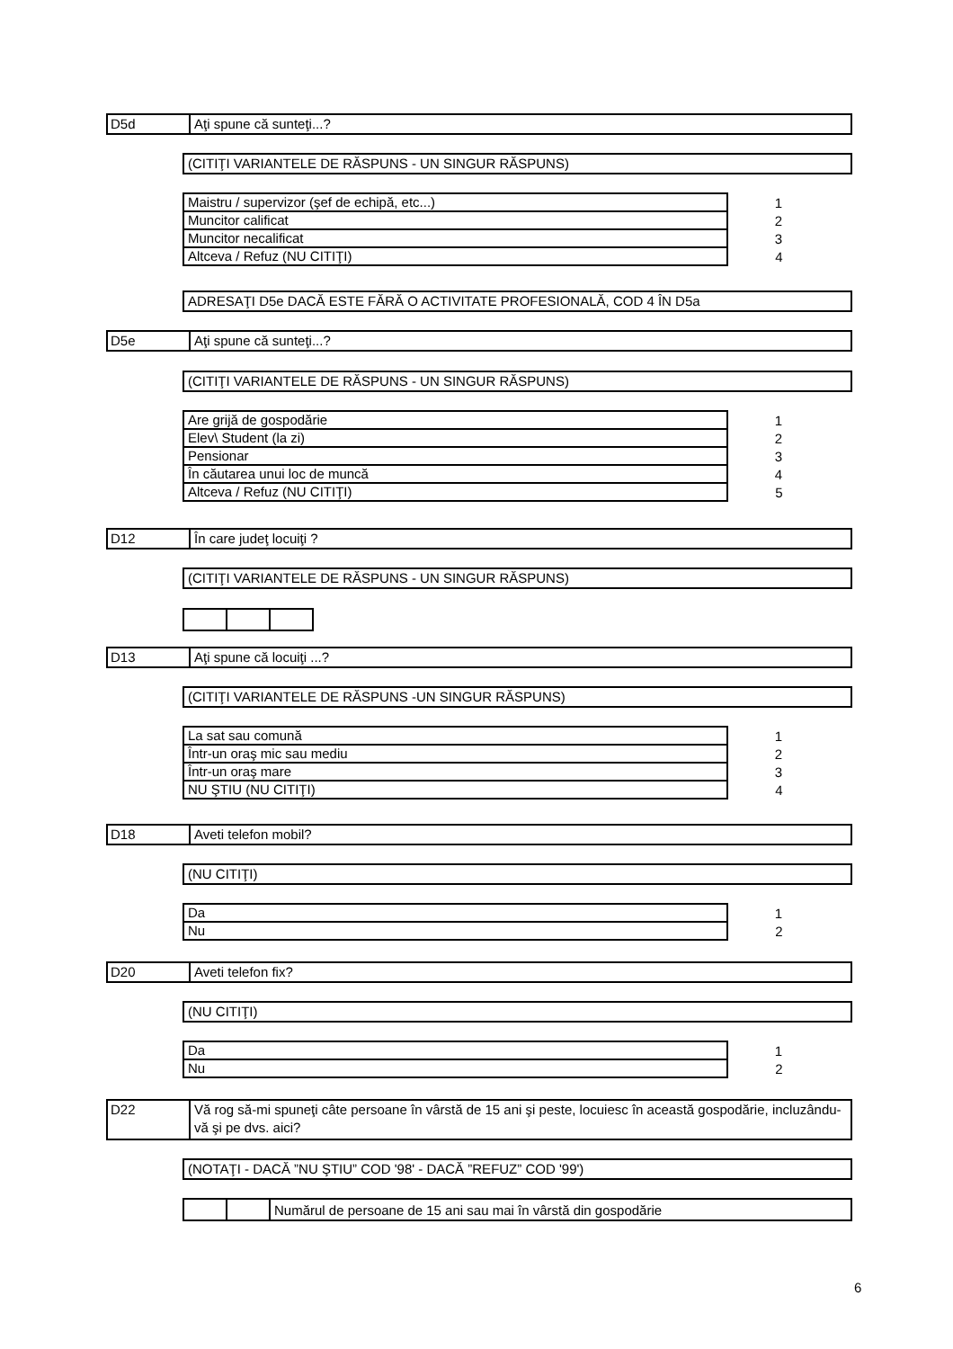D5d Aţi spune că sunteţi...?
(CITIŢI VARIANTELE DE RĂSPUNS - UN SINGUR RĂSPUNS)
| Maistru / supervizor (şef de echipă, etc...) | 1 |
| Muncitor calificat | 2 |
| Muncitor necalificat | 3 |
| Altceva / Refuz (NU CITIŢI) | 4 |
ADRESAŢI D5e DACĂ ESTE FĂRĂ O ACTIVITATE PROFESIONALĂ, COD 4 ÎN D5a
D5e Aţi spune că sunteţi...?
(CITIŢI VARIANTELE DE RĂSPUNS - UN SINGUR RĂSPUNS)
| Are grijă de gospodărie | 1 |
| Elev\ Student (la zi) | 2 |
| Pensionar | 3 |
| În căutarea unui loc de muncă | 4 |
| Altceva / Refuz (NU CITIŢI) | 5 |
D12 În care judeţ locuiţi ?
(CITIŢI VARIANTELE DE RĂSPUNS - UN SINGUR RĂSPUNS)
D13 Aţi spune că locuiţi ...?
(CITIŢI VARIANTELE DE RĂSPUNS -UN SINGUR RĂSPUNS)
| La sat sau comună | 1 |
| Într-un oraş mic sau mediu | 2 |
| Într-un oraş mare | 3 |
| NU ŞTIU (NU CITIŢI) | 4 |
D18 Aveti telefon mobil?
(NU CITIŢI)
| Da | 1 |
| Nu | 2 |
D20 Aveti telefon fix?
(NU CITIŢI)
| Da | 1 |
| Nu | 2 |
D22 Vă rog să-mi spuneţi câte persoane în vârstă de 15 ani şi peste, locuiesc în această gospodărie, incluzându-vă şi pe dvs. aici?
(NOTAŢI - DACĂ ”NU ŞTIU” COD '98' - DACĂ ”REFUZ” COD '99')
| | | Numărul de persoane de 15 ani sau mai în vârstă din gospodărie |
6